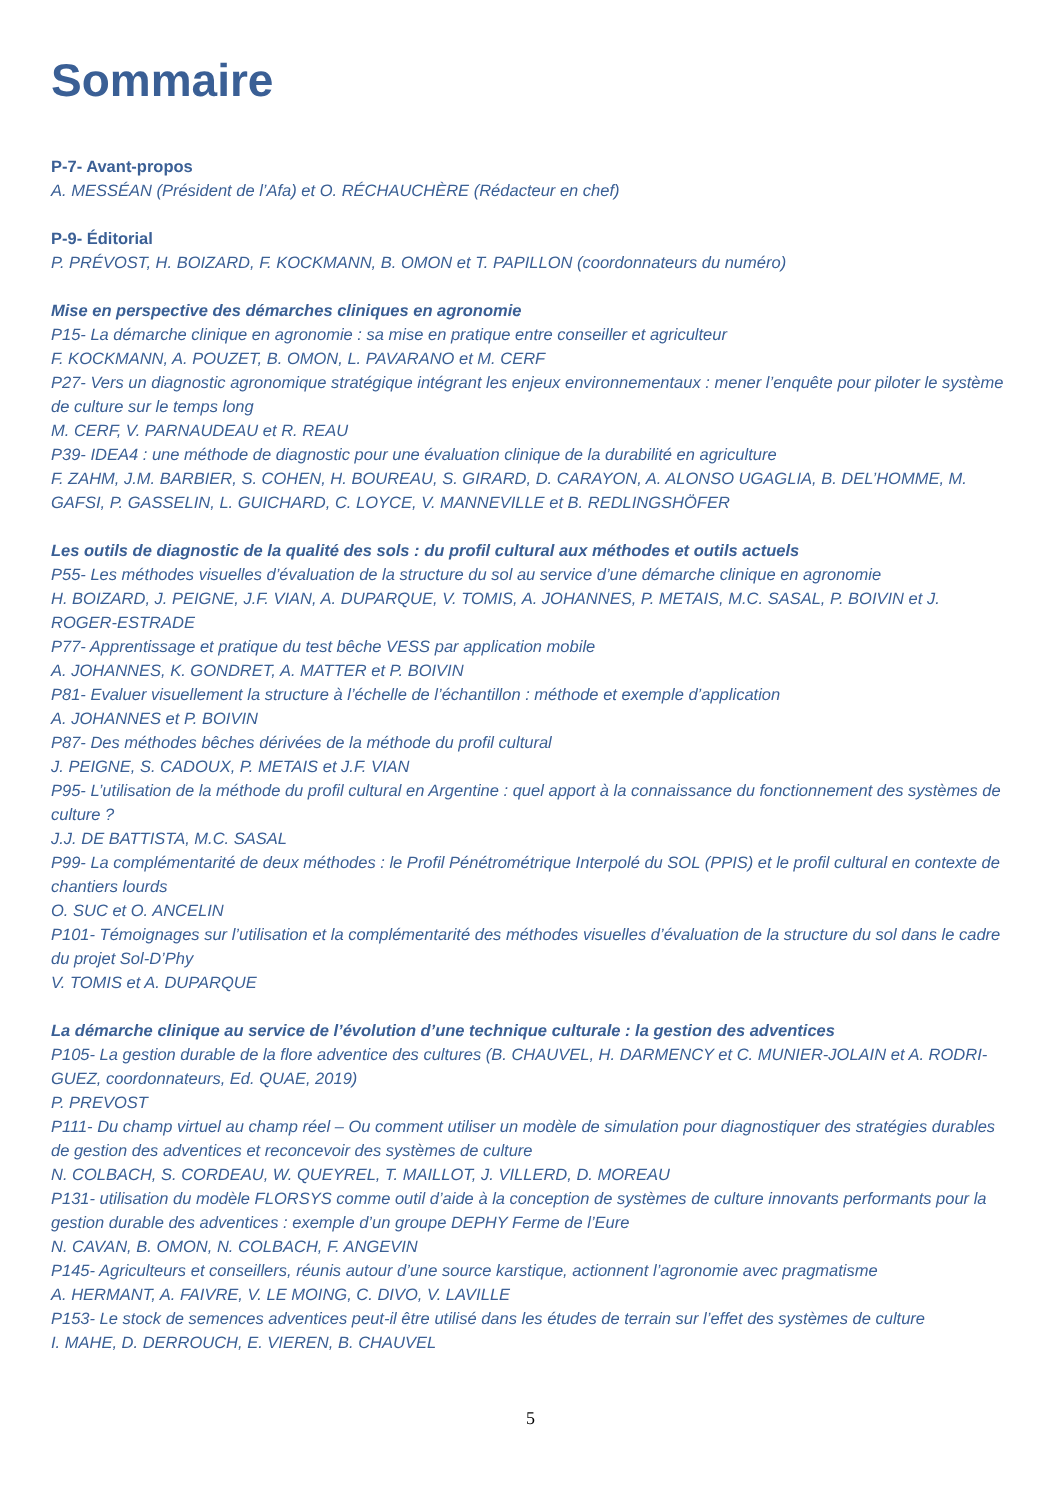Sommaire
P-7- Avant-propos
A. MESSÉAN (Président de l’Afa) et O. RÉCHAUCHÈRE (Rédacteur en chef)
P-9- Éditorial
P. PRÉVOST, H. BOIZARD, F. KOCKMANN, B. OMON et T. PAPILLON (coordonnateurs du numéro)
Mise en perspective des démarches cliniques en agronomie
P15- La démarche clinique en agronomie : sa mise en pratique entre conseiller et agriculteur
F. KOCKMANN, A. POUZET, B. OMON, L. PAVARANO et M. CERF
P27- Vers un diagnostic agronomique stratégique intégrant les enjeux environnementaux : mener l’enquête pour piloter le système de culture sur le temps long
M. CERF, V. PARNAUDEAU et R. REAU
P39- IDEA4 : une méthode de diagnostic pour une évaluation clinique de la durabilité en agriculture
F. ZAHM, J.M. BARBIER, S. COHEN, H. BOUREAU, S. GIRARD, D. CARAYON, A. ALONSO UGAGLIA, B. DEL’HOMME, M. GAFSI, P. GASSELIN, L. GUICHARD, C. LOYCE, V. MANNEVILLE et B. REDLINGSHÖFER
Les outils de diagnostic de la qualité des sols : du profil cultural aux méthodes et outils actuels
P55- Les méthodes visuelles d’évaluation de la structure du sol au service d’une démarche clinique en agronomie
H. BOIZARD, J. PEIGNE, J.F. VIAN, A. DUPARQUE, V. TOMIS, A. JOHANNES, P. METAIS, M.C. SASAL, P. BOIVIN et J. ROGER-ESTRADE
P77- Apprentissage et pratique du test bêche VESS par application mobile
A. JOHANNES, K. GONDRET, A. MATTER et P. BOIVIN
P81- Evaluer visuellement la structure à l’échelle de l’échantillon : méthode et exemple d’application
A. JOHANNES et P. BOIVIN
P87- Des méthodes bêches dérivées de la méthode du profil cultural
J. PEIGNE, S. CADOUX, P. METAIS et J.F. VIAN
P95- L’utilisation de la méthode du profil cultural en Argentine : quel apport à la connaissance du fonctionnement des systèmes de culture ?
J.J. DE BATTISTA, M.C. SASAL
P99- La complémentarité de deux méthodes : le Profil Pénétrométrique Interpolé du SOL (PPIS) et le profil cultural en contexte de chantiers lourds
O. SUC et O. ANCELIN
P101- Témoignages sur l’utilisation et la complémentarité des méthodes visuelles d’évaluation de la structure du sol dans le cadre du projet Sol-D’Phy
V. TOMIS et A. DUPARQUE
La démarche clinique au service de l’évolution d’une technique culturale : la gestion des adventices
P105- La gestion durable de la flore adventice des cultures (B. CHAUVEL, H. DARMENCY et C. MUNIER-JOLAIN et A. RODRI-GUEZ, coordonnateurs, Ed. QUAE, 2019)
P. PREVOST
P111- Du champ virtuel au champ réel – Ou comment utiliser un modèle de simulation pour diagnostiquer des stratégies durables de gestion des adventices et reconcevoir des systèmes de culture
N. COLBACH, S. CORDEAU, W. QUEYREL, T. MAILLOT, J. VILLERD, D. MOREAU
P131- utilisation du modèle FLORSYS comme outil d’aide à la conception de systèmes de culture innovants performants pour la gestion durable des adventices : exemple d’un groupe DEPHY Ferme de l’Eure
N. CAVAN, B. OMON, N. COLBACH, F. ANGEVIN
P145- Agriculteurs et conseillers, réunis autour d’une source karstique, actionnent l’agronomie avec pragmatisme
A. HERMANT, A. FAIVRE, V. LE MOING, C. DIVO, V. LAVILLE
P153- Le stock de semences adventices peut-il être utilisé dans les études de terrain sur l’effet des systèmes de culture
I. MAHE, D. DERROUCH, E. VIEREN, B. CHAUVEL
5